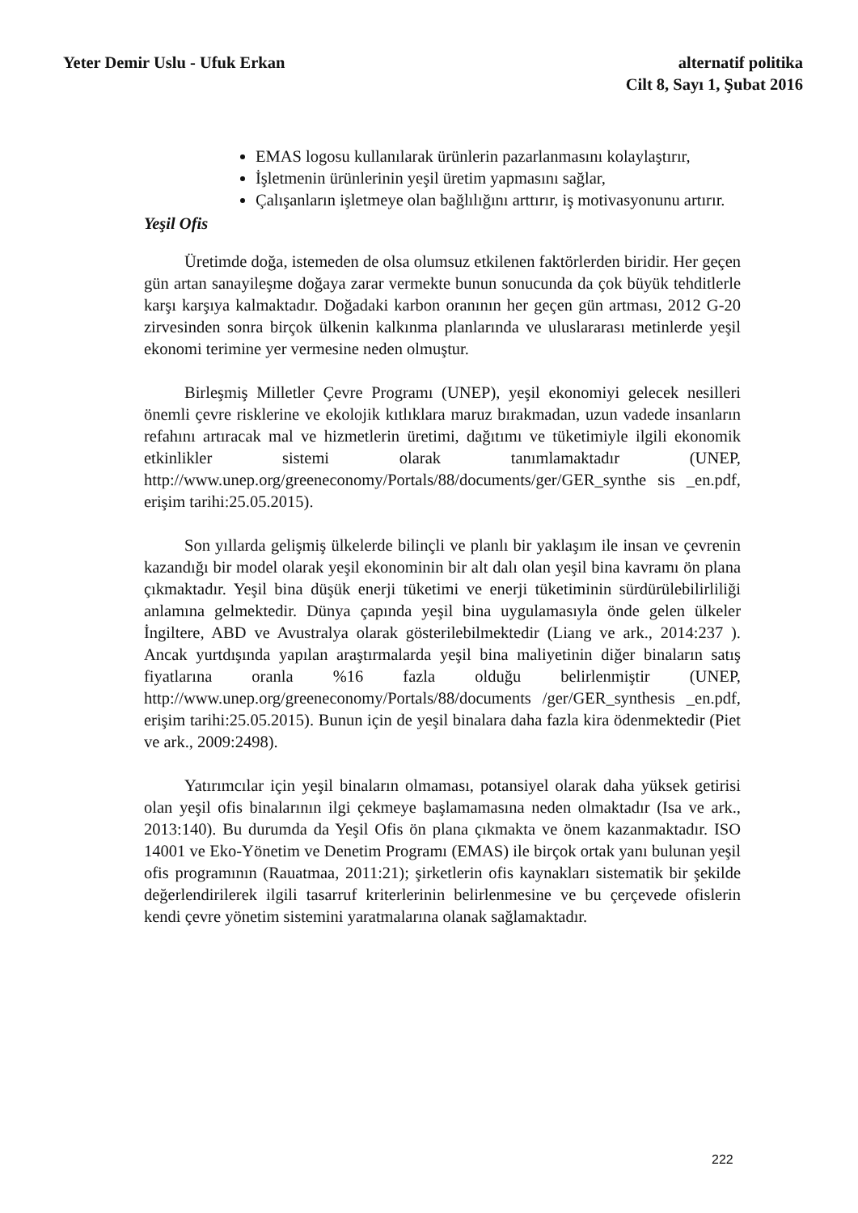Yeter Demir Uslu - Ufuk Erkan alternatif politika
Cilt 8, Sayı 1, Şubat 2016
EMAS logosu kullanılarak ürünlerin pazarlanmasını kolaylaştırır,
İşletmenin ürünlerinin yeşil üretim yapmasını sağlar,
Çalışanların işletmeye olan bağlılığını arttırır, iş motivasyonunu artırır.
Yeşil Ofis
Üretimde doğa, istemeden de olsa olumsuz etkilenen faktörlerden biridir. Her geçen gün artan sanayileşme doğaya zarar vermekte bunun sonucunda da çok büyük tehditlerle karşı karşıya kalmaktadır. Doğadaki karbon oranının her geçen gün artması, 2012 G-20 zirvesinden sonra birçok ülkenin kalkınma planlarında ve uluslararası metinlerde yeşil ekonomi terimine yer vermesine neden olmuştur.
Birleşmiş Milletler Çevre Programı (UNEP), yeşil ekonomiyi gelecek nesilleri önemli çevre risklerine ve ekolojik kıtlıklara maruz bırakmadan, uzun vadede insanların refahını artıracak mal ve hizmetlerin üretimi, dağıtımı ve tüketimiyle ilgili ekonomik etkinlikler sistemi olarak tanımlamaktadır (UNEP, http://www.unep.org/greeneconomy/Portals/88/documents/ger/GER_synthe sis _en.pdf, erişim tarihi:25.05.2015).
Son yıllarda gelişmiş ülkelerde bilinçli ve planlı bir yaklaşım ile insan ve çevrenin kazandığı bir model olarak yeşil ekonominin bir alt dalı olan yeşil bina kavramı ön plana çıkmaktadır. Yeşil bina düşük enerji tüketimi ve enerji tüketiminin sürdürülebilirliliği anlamına gelmektedir. Dünya çapında yeşil bina uygulamasıyla önde gelen ülkeler İngiltere, ABD ve Avustralya olarak gösterilebilmektedir (Liang ve ark., 2014:237 ). Ancak yurtdışında yapılan araştırmalarda yeşil bina maliyetinin diğer binaların satış fiyatlarına oranla %16 fazla olduğu belirlenmiştir (UNEP, http://www.unep.org/greeneconomy/Portals/88/documents /ger/GER_synthesis _en.pdf, erişim tarihi:25.05.2015). Bunun için de yeşil binalara daha fazla kira ödenmektedir (Piet ve ark., 2009:2498).
Yatırımcılar için yeşil binaların olmaması, potansiyel olarak daha yüksek getirisi olan yeşil ofis binalarının ilgi çekmeye başlamamasına neden olmaktadır (Isa ve ark., 2013:140). Bu durumda da Yeşil Ofis ön plana çıkmakta ve önem kazanmaktadır. ISO 14001 ve Eko-Yönetim ve Denetim Programı (EMAS) ile birçok ortak yanı bulunan yeşil ofis programının (Rauatmaa, 2011:21); şirketlerin ofis kaynakları sistematik bir şekilde değerlendirilerek ilgili tasarruf kriterlerinin belirlenmesine ve bu çerçevede ofislerin kendi çevre yönetim sistemini yaratmalarına olanak sağlamaktadır.
222